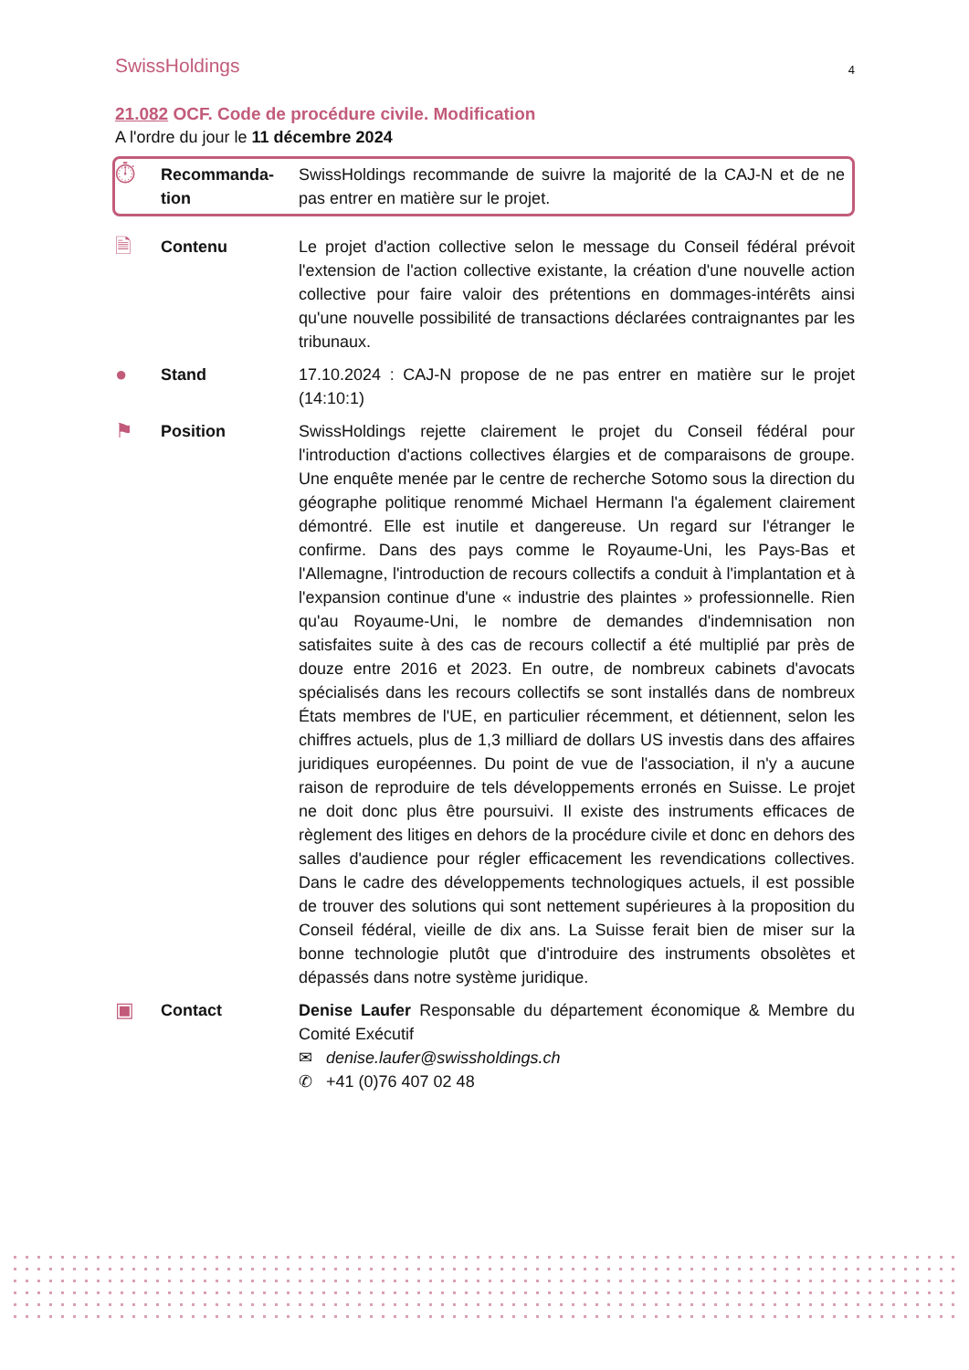SwissHoldings 4
21.082 OCF. Code de procédure civile. Modification
A l'ordre du jour le 11 décembre 2024
⏱
Recommanda-
tion
SwissHoldings recommande de suivre la majorité de la CAJ-N et de ne pas entrer en matière sur le projet.
🗎
Contenu Le projet d'action collective selon le message du Conseil fédéral prévoit l'extension de l'action collective existante, la création d'une nouvelle action collective pour faire valoir des prétentions en dommages-intérêts ainsi qu'une nouvelle possibilité de transactions déclarées contraignantes par les tribunaux.
●
Stand 17.10.2024 : CAJ-N propose de ne pas entrer en matière sur le projet (14:10:1)
⚑
Position SwissHoldings rejette clairement le projet du Conseil fédéral pour l'introduction d'actions collectives élargies et de comparaisons de groupe. Une enquête menée par le centre de recherche Sotomo sous la direction du géographe politique renommé Michael Hermann l'a également clairement démontré. Elle est inutile et dangereuse. Un regard sur l'étranger le confirme. Dans des pays comme le Royaume-Uni, les Pays-Bas et l'Allemagne, l'introduction de recours collectifs a conduit à l'implantation et à l'expansion continue d'une « industrie des plaintes » professionnelle. Rien qu'au Royaume-Uni, le nombre de demandes d'indemnisation non satisfaites suite à des cas de recours collectif a été multiplié par près de douze entre 2016 et 2023. En outre, de nombreux cabinets d'avocats spécialisés dans les recours collectifs se sont installés dans de nombreux États membres de l'UE, en particulier récemment, et détiennent, selon les chiffres actuels, plus de 1,3 milliard de dollars US investis dans des affaires juridiques européennes. Du point de vue de l'association, il n'y a aucune raison de reproduire de tels développements erronés en Suisse. Le projet ne doit donc plus être poursuivi. Il existe des instruments efficaces de règlement des litiges en dehors de la procédure civile et donc en dehors des salles d'audience pour régler efficacement les revendications collectives. Dans le cadre des développements technologiques actuels, il est possible de trouver des solutions qui sont nettement supérieures à la proposition du Conseil fédéral, vieille de dix ans. La Suisse ferait bien de miser sur la bonne technologie plutôt que d'introduire des instruments obsolètes et dépassés dans notre système juridique.
▣
Contact Denise Laufer Responsable du département économique & Membre du Comité Exécutif
✉ denise.laufer@swissholdings.ch
✆ +41 (0)76 407 02 48